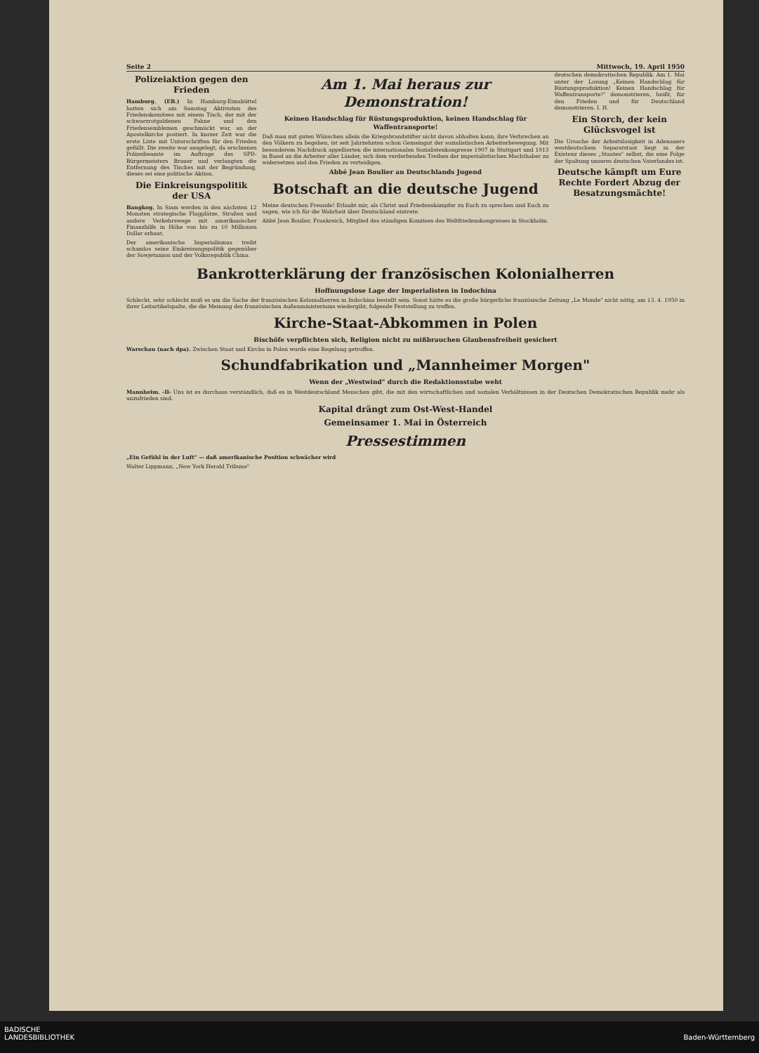Seite 2 Mittwoch, 19. April 1950
Polizeiaktion gegen den Frieden
Hamburg. (EB.) In Hamburg-Eimsbüttel hatten sich am Samstag Aktivisten des Friedenskomitees mit einem Tisch, der mit der schwarzrotgoldenen Fahne und den Friedensemblemen geschmückt war, an der Apostelkirche postiert. In kurzer Zeit war die erste Liste mit Unterschriften für den Frieden gefüllt. Die zweite war ausgelegt, da erschienen Polizeibeamte im Auftrage des SPD-Bürgermeisters Brauer und verlangten die Entfernung des Tisches mit der Begründung, dieses sei eine politische Aktion.
Die Einkreisungspolitik der USA
Bangkog. In Siam werden in den nächsten 12 Monaten strategische Flugplätze, Straßen und andere Verkehrswege mit amerikanischer Finanzhilfe in Höhe von bis zu 10 Millionen Dollar erbaut.
Der amerikanische Imperialismus treibt schamlos seine Einkreisungspolitik gegenüber der Sowjetunion und der Volksrepublik China.
Am 1. Mai heraus zur Demonstration!
Keinen Handschlag für Rüstungsproduktion, keinen Handschlag für Waffentransporte!
Daß man mit guten Wünschen allein die Kriegsbrandstifter nicht davon abhalten kann, ihre Verbrechen an den Völkern zu begehen, ist seit Jahrzehnten schon Gemeingut der sozialistischen Arbeiterbewegung. Mit besonderem Nachdruck appellierten die internationalen Sozialistenkongresse 1907 in Stuttgart und 1913 in Basel an die Arbeiter aller Länder, sich dem verderbenden Treiben der imperialistischen Machthaber zu widersetzen und den Frieden zu verteidigen.
Abbé Jean Boulier an Deutschlands Jugend
Botschaft an die deutsche Jugend
Meine deutschen Freunde! Erlaubt mir, als Christ und Friedenskämpfer zu Euch zu sprechen und Euch zu sagen, wie ich für die Wahrheit über Deutschland eintrete.
Abbé Jean Boulier, Frankreich, Mitglied des ständigen Komitees des Weltfriedenskongresses in Stockholm.
deutschen demokratischen Republik. Am 1. Mai unter der Losung „Keinen Handschlag für Rüstungsproduktion! Keinen Handschlag für Waffentransporte!" demonstrieren, heißt, für den Frieden und für Deutschland demonstrieren. I. H.
Ein Storch, der kein Glücksvogel ist
Die Ursache der Arbeitslosigkeit in Adenauers westdeutschem Separatstaat liegt in der Existenz dieses „Staates" selbst, die eine Folge der Spaltung unseres deutschen Vaterlandes ist.
Deutsche kämpft um Eure Rechte Fordert Abzug der Besatzungsmächte!
Bankrotterklärung der französischen Kolonialherren
Hoffnungslose Lage der Imperialisten in Indochina
Schlecht, sehr schlecht muß es um die Sache der französischen Kolonialherren in Indochina bestellt sein. Sonst hätte es die große bürgerliche französische Zeitung „Le Monde" nicht nötig, am 13. 4. 1950 in ihrer Leitartikelspalte, die die Meinung des französischen Außenministeriums wiedergibt, folgende Feststellung zu treffen.
Kirche-Staat-Abkommen in Polen
Bischöfe verpflichten sich, Religion nicht zu mißbrauchen Glaubensfreiheit gesichert
Warschau (nach dpa). Zwischen Staat und Kirche in Polen wurde eine Regelung getroffen.
Schundfabrikation und „Mannheimer Morgen"
Wenn der „Westwind" durch die Redaktionsstube weht
Mannheim. -Il- Uns ist es durchaus verständlich, daß es in Westdeutschland Menschen gibt, die mit den wirtschaftlichen und sozialen Verhältnissen in der Deutschen Demokratischen Republik mehr als unzufrieden sind.
Kapital drängt zum Ost-West-Handel
Gemeinsamer 1. Mai in Österreich
Pressestimmen
„Ein Gefühl in der Luft" — daß amerikanische Position schwächer wird
Walter Lippmann, „New York Herald Tribune"
BADISCHE
LANDESBIBLIOTHEK Baden-Württemberg